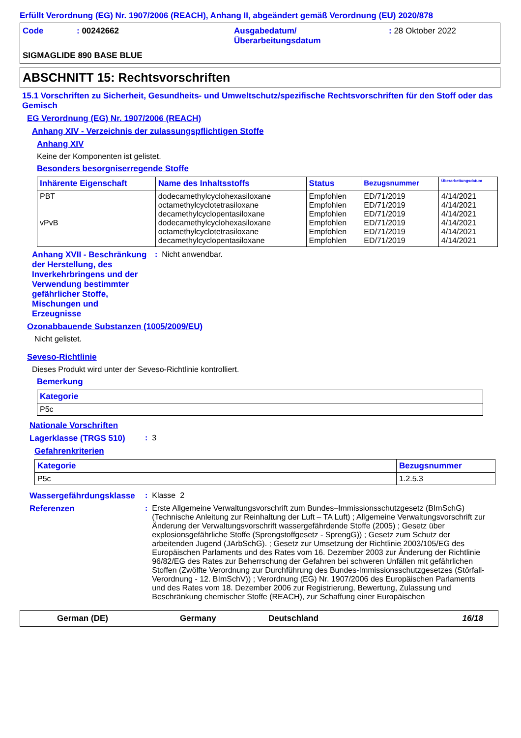Erfüllt Verordnung (EG) Nr. 1907/2006 (REACH), Anhang II, abgeändert gemäß Verordnung (EU) 2020/878
Code : 00242662 Ausgabedatum/
Überarbeitungsdatum
: 28 Oktober 2022
SIGMAGLIDE 890 BASE BLUE
ABSCHNITT 15: Rechtsvorschriften
15.1 Vorschriften zu Sicherheit, Gesundheits- und Umweltschutz/spezifische Rechtsvorschriften für den Stoff oder das Gemisch
EG Verordnung (EG) Nr. 1907/2006 (REACH)
Anhang XIV - Verzeichnis der zulassungspflichtigen Stoffe
Anhang XIV
Keine der Komponenten ist gelistet.
Besonders besorgniserregende Stoffe
| Inhärente Eigenschaft | Name des Inhaltsstoffs | Status | Bezugsnummer | Überarbeitungsdatum |
| --- | --- | --- | --- | --- |
| PBT vPvB | dodecamethylcyclohexasiloxane octamethylcyclotetrasiloxane decamethylcyclopentasiloxane dodecamethylcyclohexasiloxane octamethylcyclotetrasiloxane decamethylcyclopentasiloxane | Empfohlen Empfohlen Empfohlen Empfohlen Empfohlen Empfohlen | ED/71/2019 ED/71/2019 ED/71/2019 ED/71/2019 ED/71/2019 ED/71/2019 | 4/14/2021 4/14/2021 4/14/2021 4/14/2021 4/14/2021 4/14/2021 |
Anhang XVII - Beschränkung der Herstellung, des Inverkehrbringens und der Verwendung bestimmter gefährlicher Stoffe, Mischungen und Erzeugnisse
: Nicht anwendbar.
Ozonabbauende Substanzen (1005/2009/EU)
Nicht gelistet.
Seveso-Richtlinie
Dieses Produkt wird unter der Seveso-Richtlinie kontrolliert.
Bemerkung
| Kategorie |
| --- |
| P5c |
Nationale Vorschriften
Lagerklasse (TRGS 510) : 3
Gefahrenkriterien
| Kategorie | Bezugsnummer |
| --- | --- |
| P5c | 1.2.5.3 |
Wassergefährdungsklasse : Klasse 2
Referenzen : Erste Allgemeine Verwaltungsvorschrift zum Bundes–Immissionsschutzgesetz (BImSchG) (Technische Anleitung zur Reinhaltung der Luft – TA Luft) ; Allgemeine Verwaltungsvorschrift zur Änderung der Verwaltungsvorschrift wassergefährdende Stoffe (2005) ; Gesetz über explosionsgefährliche Stoffe (Sprengstoffgesetz - SprengG)) ; Gesetz zum Schutz der arbeitenden Jugend (JArbSchG). ; Gesetz zur Umsetzung der Richtlinie 2003/105/EG des Europäischen Parlaments und des Rates vom 16. Dezember 2003 zur Änderung der Richtlinie 96/82/EG des Rates zur Beherrschung der Gefahren bei schweren Unfällen mit gefährlichen Stoffen (Zwölfte Verordnung zur Durchführung des Bundes-Immissionsschutzgesetzes (Störfall-Verordnung - 12. BImSchV)) ; Verordnung (EG) Nr. 1907/2006 des Europäischen Parlaments und des Rates vom 18. Dezember 2006 zur Registrierung, Bewertung, Zulassung und Beschränkung chemischer Stoffe (REACH), zur Schaffung einer Europäischen
German (DE) Germany Deutschland 16/18